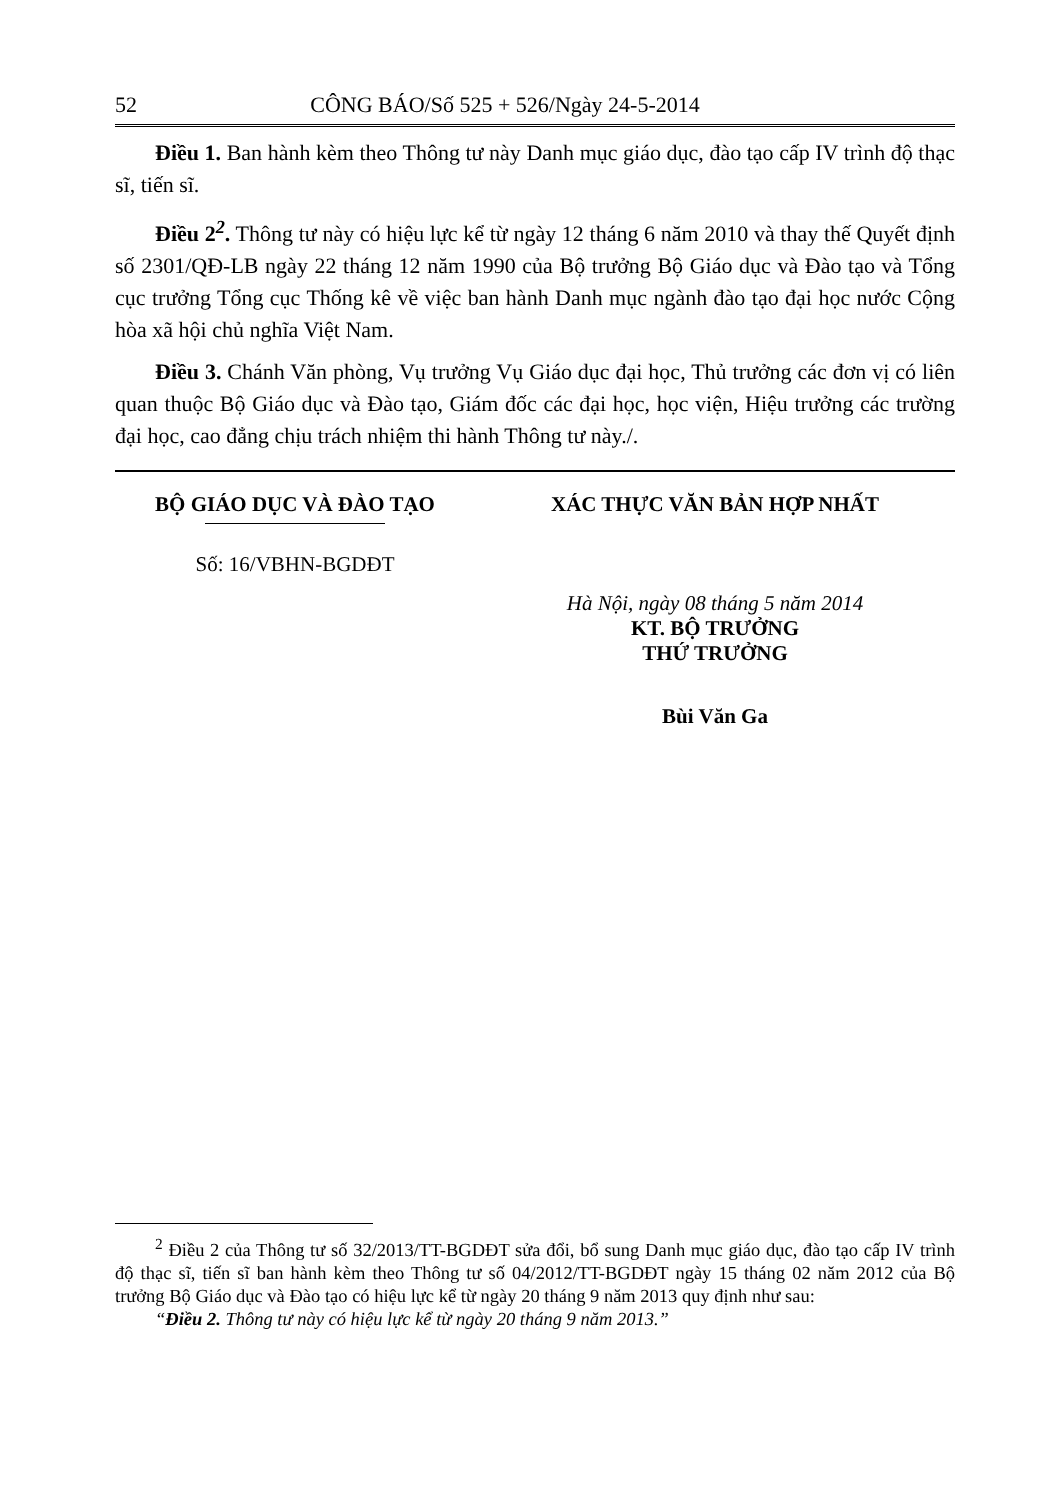52 CÔNG BÁO/Số 525 + 526/Ngày 24-5-2014
Điều 1. Ban hành kèm theo Thông tư này Danh mục giáo dục, đào tạo cấp IV trình độ thạc sĩ, tiến sĩ.
Điều 2<sup>2</sup>. Thông tư này có hiệu lực kể từ ngày 12 tháng 6 năm 2010 và thay thế Quyết định số 2301/QĐ-LB ngày 22 tháng 12 năm 1990 của Bộ trưởng Bộ Giáo dục và Đào tạo và Tổng cục trưởng Tổng cục Thống kê về việc ban hành Danh mục ngành đào tạo đại học nước Cộng hòa xã hội chủ nghĩa Việt Nam.
Điều 3. Chánh Văn phòng, Vụ trưởng Vụ Giáo dục đại học, Thủ trưởng các đơn vị có liên quan thuộc Bộ Giáo dục và Đào tạo, Giám đốc các đại học, học viện, Hiệu trưởng các trường đại học, cao đẳng chịu trách nhiệm thi hành Thông tư này./.
BỘ GIÁO DỤC VÀ ĐÀO TẠO
Số: 16/VBHN-BGDĐT
XÁC THỰC VĂN BẢN HỢP NHẤT
Hà Nội, ngày 08 tháng 5 năm 2014
KT. BỘ TRƯỞNG
THỨ TRƯỞNG
Bùi Văn Ga
<sup>2</sup> Điều 2 của Thông tư số 32/2013/TT-BGDĐT sửa đổi, bổ sung Danh mục giáo dục, đào tạo cấp IV trình độ thạc sĩ, tiến sĩ ban hành kèm theo Thông tư số 04/2012/TT-BGDĐT ngày 15 tháng 02 năm 2012 của Bộ trưởng Bộ Giáo dục và Đào tạo có hiệu lực kể từ ngày 20 tháng 9 năm 2013 quy định như sau:
“Điều 2. Thông tư này có hiệu lực kể từ ngày 20 tháng 9 năm 2013.”